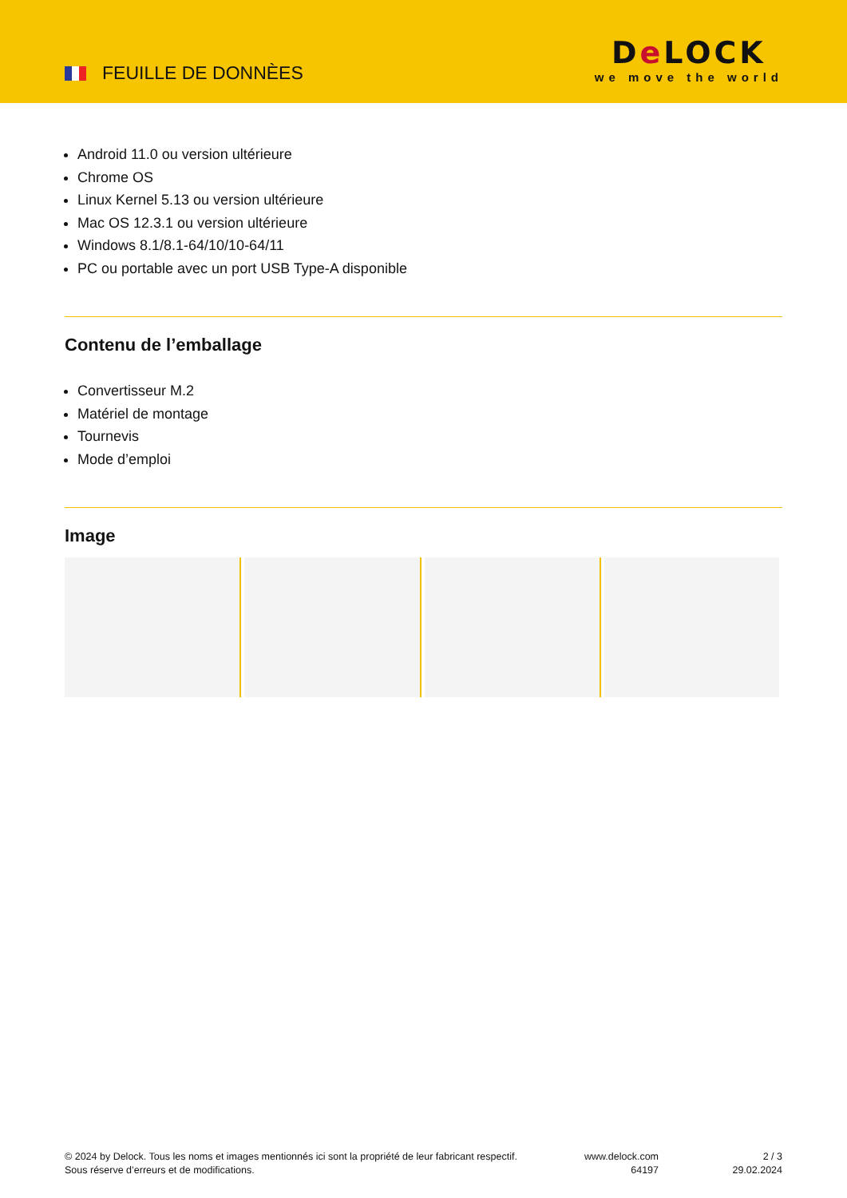FEUILLE DE DONNÈES
De LOCK
we move the world
Android 11.0 ou version ultérieure
Chrome OS
Linux Kernel 5.13 ou version ultérieure
Mac OS 12.3.1 ou version ultérieure
Windows 8.1/8.1-64/10/10-64/11
PC ou portable avec un port USB Type-A disponible
Contenu de l’emballage
Convertisseur M.2
Matériel de montage
Tournevis
Mode d’emploi
Image
© 2024 by Delock. Tous les noms et images mentionnés ici sont la propriété de leur fabricant respectif.
Sous réserve d’erreurs et de modifications.
www.delock.com
64197
2 / 3
29.02.2024